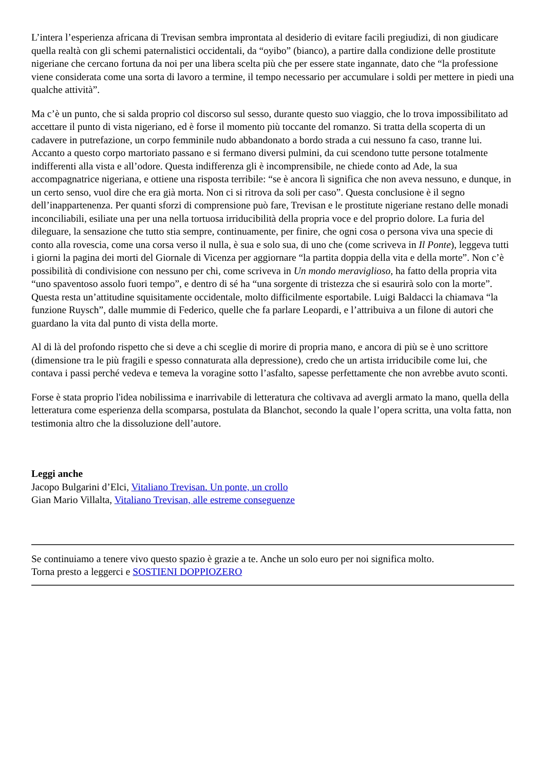L’intera l’esperienza africana di Trevisan sembra improntata al desiderio di evitare facili pregiudizi, di non giudicare quella realtà con gli schemi paternalistici occidentali, da “oyibo” (bianco), a partire dalla condizione delle prostitute nigeriane che cercano fortuna da noi per una libera scelta più che per essere state ingannate, dato che “la professione viene considerata come una sorta di lavoro a termine, il tempo necessario per accumulare i soldi per mettere in piedi una qualche attività”.
Ma c’è un punto, che si salda proprio col discorso sul sesso, durante questo suo viaggio, che lo trova impossibilitato ad accettare il punto di vista nigeriano, ed è forse il momento più toccante del romanzo. Si tratta della scoperta di un cadavere in putrefazione, un corpo femminile nudo abbandonato a bordo strada a cui nessuno fa caso, tranne lui. Accanto a questo corpo martoriato passano e si fermano diversi pulmini, da cui scendono tutte persone totalmente indifferenti alla vista e all’odore. Questa indifferenza gli è incomprensibile, ne chiede conto ad Ade, la sua accompagnatrice nigeriana, e ottiene una risposta terribile: “se è ancora lì significa che non aveva nessuno, e dunque, in un certo senso, vuol dire che era già morta. Non ci si ritrova da soli per caso”. Questa conclusione è il segno dell’inappartenenza. Per quanti sforzi di comprensione può fare, Trevisan e le prostitute nigeriane restano delle monadi inconciliabili, esiliate una per una nella tortuosa irriducibilità della propria voce e del proprio dolore. La furia del dileguare, la sensazione che tutto stia sempre, continuamente, per finire, che ogni cosa o persona viva una specie di conto alla rovescia, come una corsa verso il nulla, è sua e solo sua, di uno che (come scriveva in Il Ponte), leggeva tutti i giorni la pagina dei morti del Giornale di Vicenza per aggiornare “la partita doppia della vita e della morte”. Non c’è possibilità di condivisione con nessuno per chi, come scriveva in Un mondo meraviglioso, ha fatto della propria vita “uno spaventoso assolo fuori tempo”, e dentro di sé ha “una sorgente di tristezza che si esaurirà solo con la morte”. Questa resta un’attitudine squisitamente occidentale, molto difficilmente esportabile. Luigi Baldacci la chiamava “la funzione Ruysch”, dalle mummie di Federico, quelle che fa parlare Leopardi, e l’attribuiva a un filone di autori che guardano la vita dal punto di vista della morte.
Al di là del profondo rispetto che si deve a chi sceglie di morire di propria mano, e ancora di più se è uno scrittore (dimensione tra le più fragili e spesso connaturata alla depressione), credo che un artista irriducibile come lui, che contava i passi perché vedeva e temeva la voragine sotto l’asfalto, sapesse perfettamente che non avrebbe avuto sconti.
Forse è stata proprio l'idea nobilissima e inarrivabile di letteratura che coltivava ad avergli armato la mano, quella della letteratura come esperienza della scomparsa, postulata da Blanchot, secondo la quale l’opera scritta, una volta fatta, non testimonia altro che la dissoluzione dell’autore.
Leggi anche
Jacopo Bulgarini d’Elci, Vitaliano Trevisan. Un ponte, un crollo
Gian Mario Villalta, Vitaliano Trevisan, alle estreme conseguenze
Se continuiamo a tenere vivo questo spazio è grazie a te. Anche un solo euro per noi significa molto.
Torna presto a leggerci e SOSTIENI DOPPIOZERO